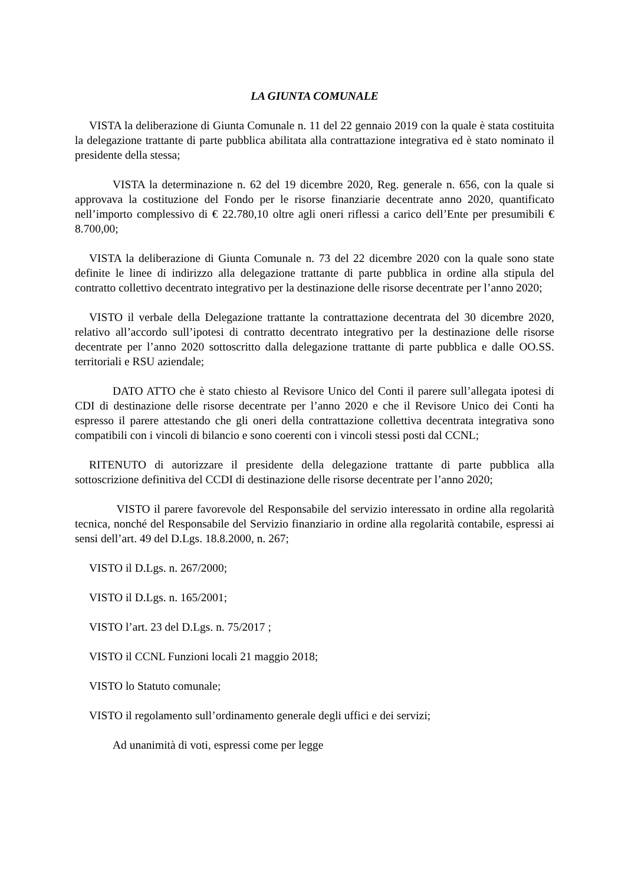LA GIUNTA COMUNALE
VISTA la deliberazione di Giunta Comunale n. 11 del 22 gennaio 2019 con la quale è stata costituita la delegazione trattante di parte pubblica abilitata alla contrattazione integrativa ed è stato nominato il presidente della stessa;
VISTA la determinazione n. 62 del 19 dicembre 2020, Reg. generale n. 656, con la quale si approvava la costituzione del Fondo per le risorse finanziarie decentrate anno 2020, quantificato nell’importo complessivo di € 22.780,10 oltre agli oneri riflessi a carico dell’Ente per presumibili € 8.700,00;
VISTA la deliberazione di Giunta Comunale n. 73 del 22 dicembre 2020 con la quale sono state definite le linee di indirizzo alla delegazione trattante di parte pubblica in ordine alla stipula del contratto collettivo decentrato integrativo per la destinazione delle risorse decentrate per l’anno 2020;
VISTO il verbale della Delegazione trattante la contrattazione decentrata del 30 dicembre 2020, relativo all’accordo sull’ipotesi di contratto decentrato integrativo per la destinazione delle risorse decentrate per l’anno 2020 sottoscritto dalla delegazione trattante di parte pubblica e dalle OO.SS. territoriali e RSU aziendale;
DATO ATTO che è stato chiesto al Revisore Unico del Conti il parere sull’allegata ipotesi di CDI di destinazione delle risorse decentrate per l’anno 2020 e che il Revisore Unico dei Conti ha espresso il parere attestando che gli oneri della contrattazione collettiva decentrata integrativa sono compatibili con i vincoli di bilancio e sono coerenti con i vincoli stessi posti dal CCNL;
RITENUTO di autorizzare il presidente della delegazione trattante di parte pubblica alla sottoscrizione definitiva del CCDI di destinazione delle risorse decentrate per l’anno 2020;
VISTO il parere favorevole del Responsabile del servizio interessato in ordine alla regolarità tecnica, nonché del Responsabile del Servizio finanziario in ordine alla regolarità contabile, espressi ai sensi dell’art. 49 del D.Lgs. 18.8.2000, n. 267;
VISTO il D.Lgs. n. 267/2000;
VISTO il D.Lgs. n. 165/2001;
VISTO l’art. 23 del D.Lgs. n. 75/2017 ;
VISTO il CCNL Funzioni locali 21 maggio 2018;
VISTO lo Statuto comunale;
VISTO il regolamento sull’ordinamento generale degli uffici e dei servizi;
Ad unanimità di voti, espressi come per legge